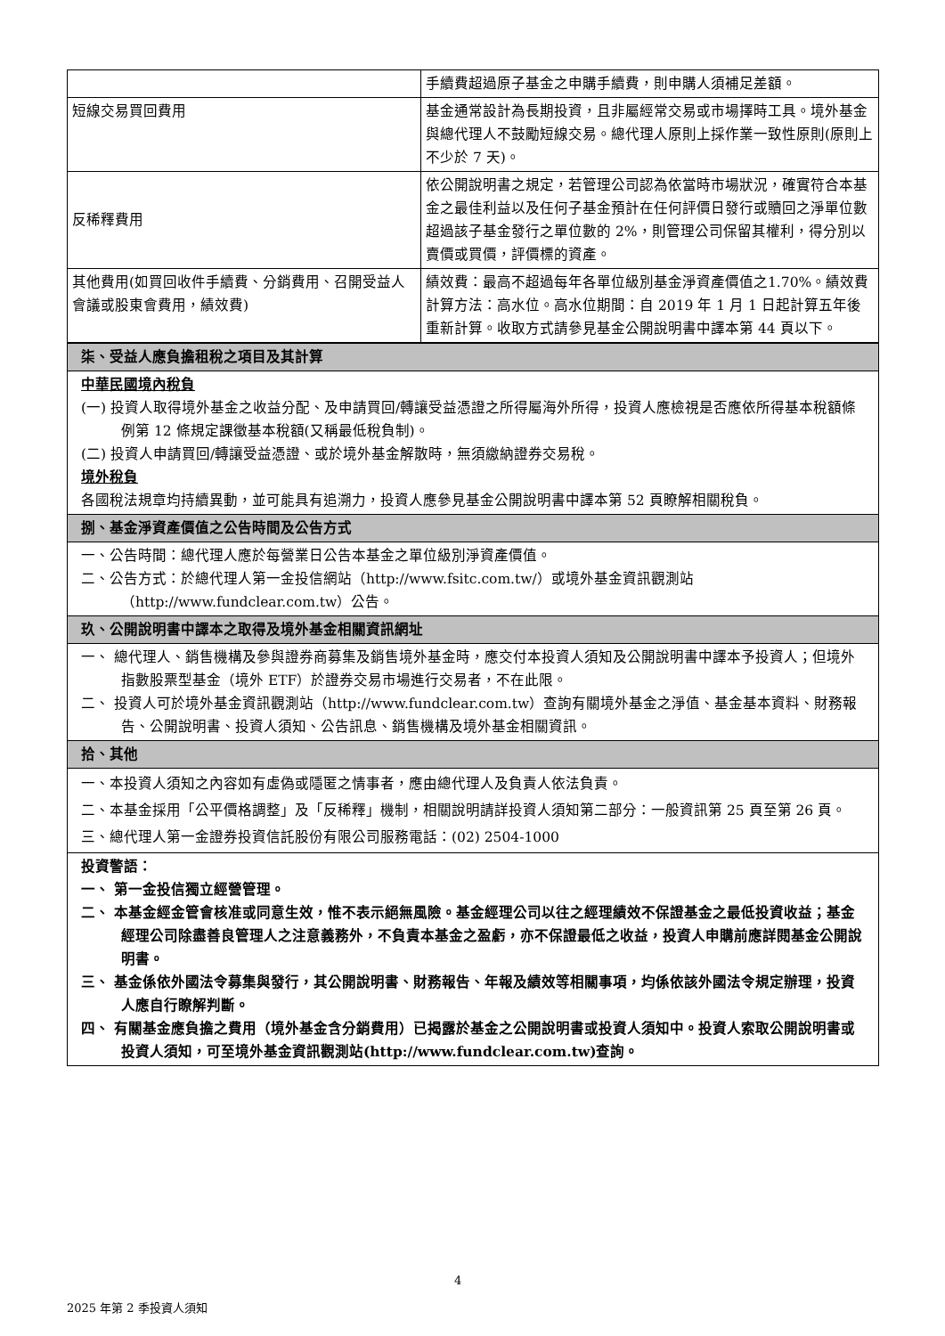| | 手續費超過原子基金之申購手續費，則申購人須補足差額。 |
| 短線交易買回費用 | 基金通常設計為長期投資，且非屬經常交易或市場擇時工具。境外基金與總代理人不鼓勵短線交易。總代理人原則上採作業一致性原則(原則上不少於 7 天)。 |
| 反稀釋費用 | 依公開說明書之規定，若管理公司認為依當時市場狀況，確實符合本基金之最佳利益以及任何子基金預計在任何評價日發行或贖回之淨單位數超過該子基金發行之單位數的 2%，則管理公司保留其權利，得分別以賣價或買價，評價標的資產。 |
| 其他費用(如買回收件手續費、分銷費用、召開受益人會議或股東會費用，績效費) | 績效費：最高不超過每年各單位級別基金淨資產價值之1.70%。績效費計算方法：高水位。高水位期間：自 2019 年 1 月 1 日起計算五年後重新計算。收取方式請參見基金公開說明書中譯本第 44 頁以下。 |
| 柒、受益人應負擔租稅之項目及其計算 |
| 中華民國境內稅負 (一) 投資人取得境外基金之收益分配、及申請買回/轉讓受益憑證之所得屬海外所得，投資人應檢視是否應依所得基本稅額條例第 12 條規定課徵基本稅額(又稱最低稅負制)。 (二) 投資人申請買回/轉讓受益憑證、或於境外基金解散時，無須繳納證券交易稅。 境外稅負 各國稅法規章均持續異動，並可能具有追溯力，投資人應參見基金公開說明書中譯本第 52 頁瞭解相關稅負。 |
| 捌、基金淨資產價值之公告時間及公告方式 |
| 一、公告時間：總代理人應於每營業日公告本基金之單位級別淨資產價值。 二、公告方式：於總代理人第一金投信網站（http://www.fsitc.com.tw/）或境外基金資訊觀測站（http://www.fundclear.com.tw）公告。 |
| 玖、公開說明書中譯本之取得及境外基金相關資訊網址 |
| 一、 總代理人、銷售機構及參與證券商募集及銷售境外基金時，應交付本投資人須知及公開說明書中譯本予投資人；但境外指數股票型基金（境外 ETF）於證券交易市場進行交易者，不在此限。 二、 投資人可於境外基金資訊觀測站（http://www.fundclear.com.tw）查詢有關境外基金之淨值、基金基本資料、財務報告、公開說明書、投資人須知、公告訊息、銷售機構及境外基金相關資訊。 |
| 拾、其他 |
| 一、本投資人須知之內容如有虛偽或隱匿之情事者，應由總代理人及負責人依法負責。 二、本基金採用「公平價格調整」及「反稀釋」機制，相關說明請詳投資人須知第二部分：一般資訊第 25 頁至第 26 頁。 三、總代理人第一金證券投資信託股份有限公司服務電話：(02) 2504-1000 |
| 投資警語： 一、 第一金投信獨立經營管理。 二、 本基金經金管會核准或同意生效，惟不表示絕無風險。基金經理公司以往之經理績效不保證基金之最低投資收益；基金經理公司除盡善良管理人之注意義務外，不負責本基金之盈虧，亦不保證最低之收益，投資人申購前應詳閱基金公開說明書。 三、 基金係依外國法令募集與發行，其公開說明書、財務報告、年報及績效等相關事項，均係依該外國法令規定辦理，投資人應自行瞭解判斷。 四、 有關基金應負擔之費用（境外基金含分銷費用）已揭露於基金之公開說明書或投資人須知中。投資人索取公開說明書或投資人須知，可至境外基金資訊觀測站(http://www.fundclear.com.tw)查詢。 |
4
2025 年第 2 季投資人須知